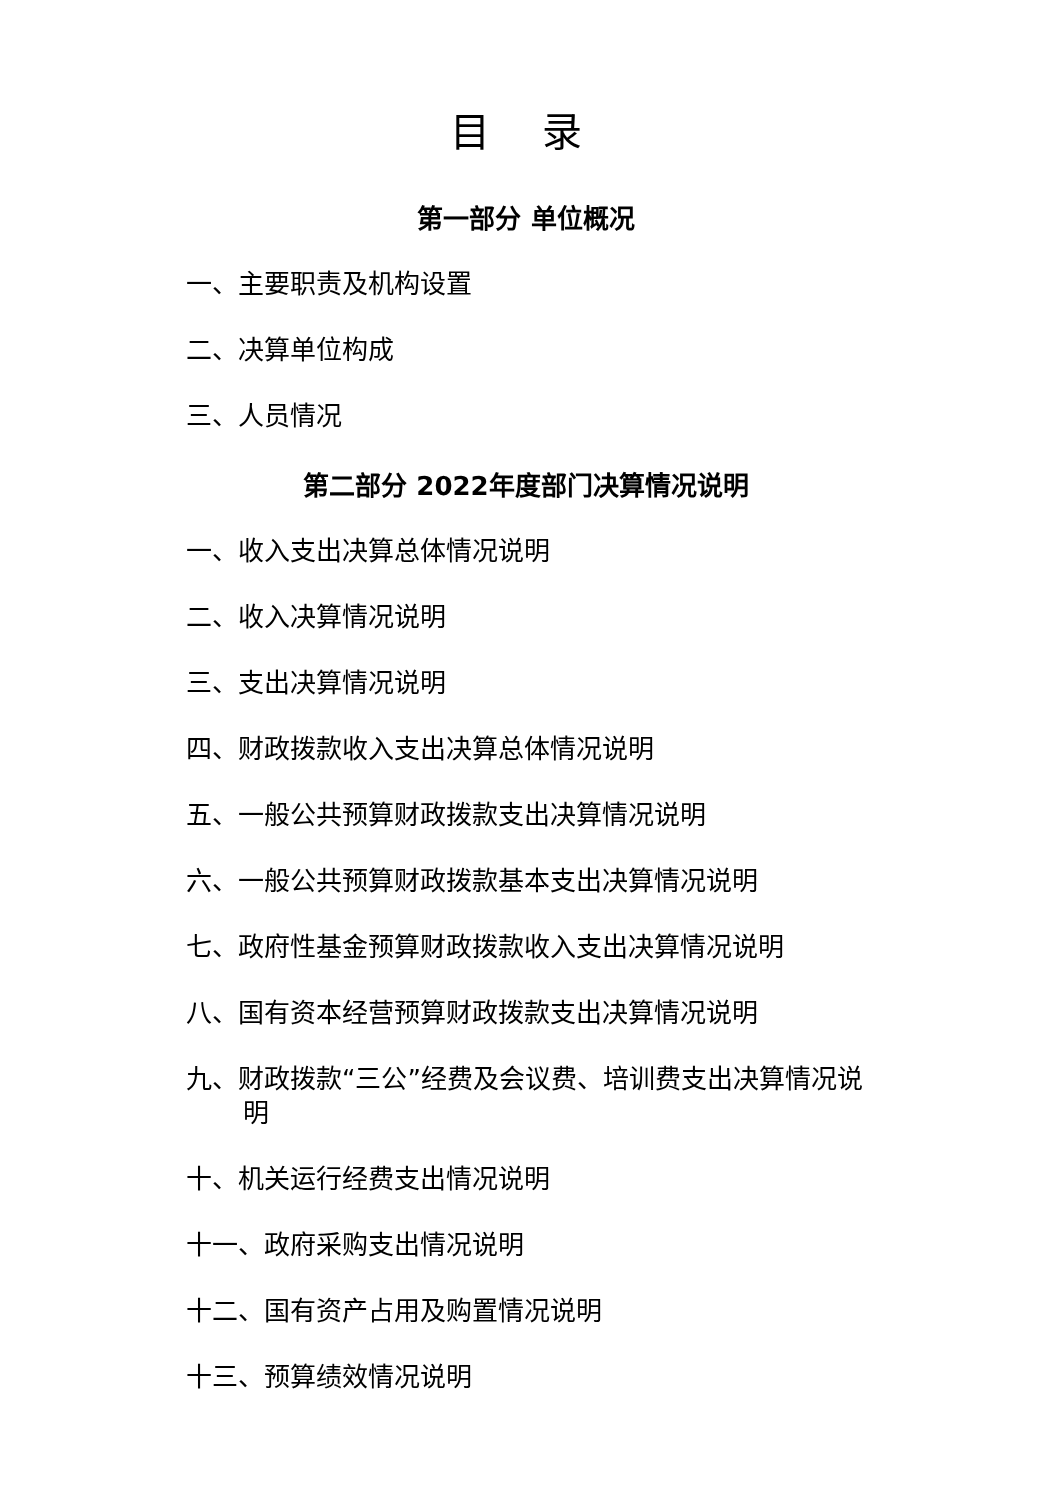目 录
第一部分 单位概况
一、主要职责及机构设置
二、决算单位构成
三、人员情况
第二部分 2022年度部门决算情况说明
一、收入支出决算总体情况说明
二、收入决算情况说明
三、支出决算情况说明
四、财政拨款收入支出决算总体情况说明
五、一般公共预算财政拨款支出决算情况说明
六、一般公共预算财政拨款基本支出决算情况说明
七、政府性基金预算财政拨款收入支出决算情况说明
八、国有资本经营预算财政拨款支出决算情况说明
九、财政拨款“三公”经费及会议费、培训费支出决算情况说明
十、机关运行经费支出情况说明
十一、政府采购支出情况说明
十二、国有资产占用及购置情况说明
十三、预算绩效情况说明